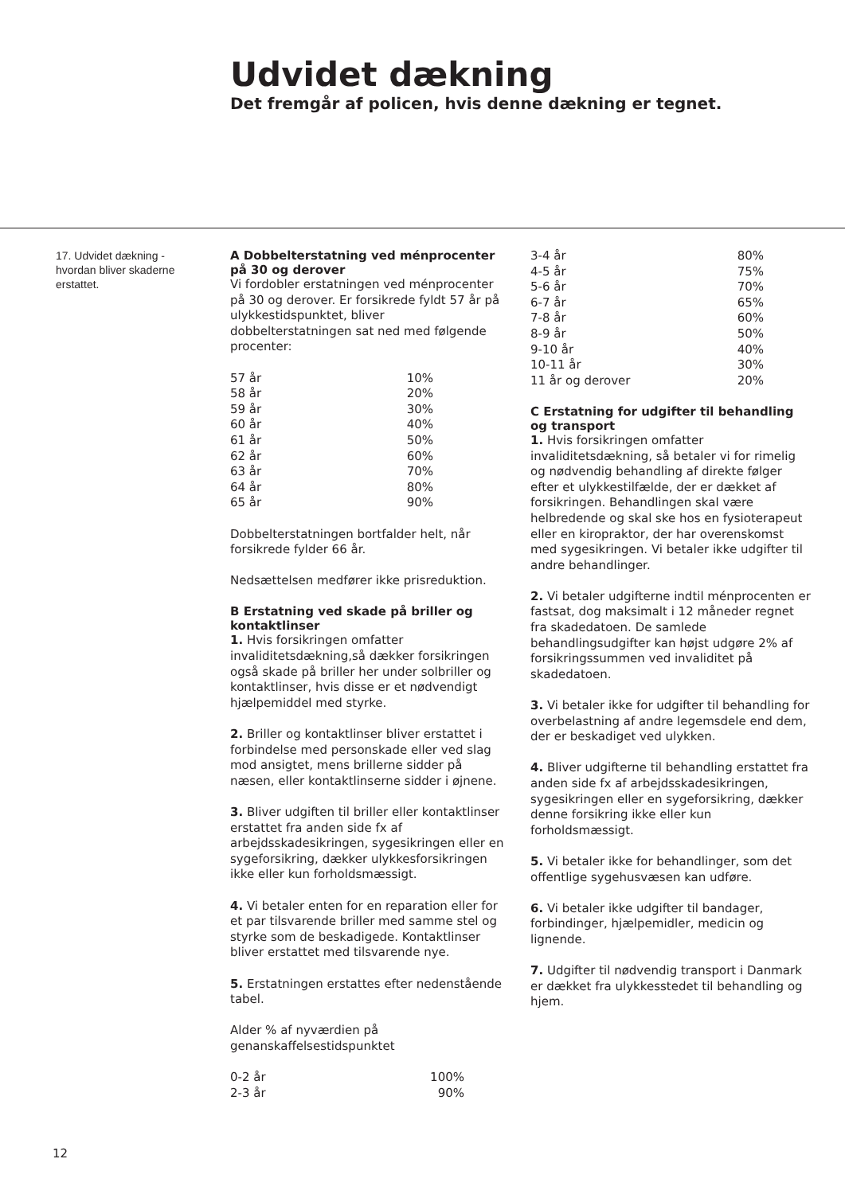Udvidet dækning
Det fremgår af policen, hvis denne dækning er tegnet.
17. Udvidet dækning - hvordan bliver skaderne erstattet.
A Dobbelterstatning ved ménprocenter på 30 og derover
Vi fordobler erstatningen ved ménprocenter på 30 og derover. Er forsikrede fyldt 57 år på ulykkestidspunktet, bliver dobbelterstatningen sat ned med følgende procenter:
| 57 år | 10% |
| 58 år | 20% |
| 59 år | 30% |
| 60 år | 40% |
| 61 år | 50% |
| 62 år | 60% |
| 63 år | 70% |
| 64 år | 80% |
| 65 år | 90% |
Dobbelterstatningen bortfalder helt, når forsikrede fylder 66 år.
Nedsættelsen medfører ikke prisreduktion.
B Erstatning ved skade på briller og kontaktlinser
1. Hvis forsikringen omfatter invaliditetsdækning,så dækker forsikringen også skade på briller her under solbriller og kontaktlinser, hvis disse er et nødvendigt hjælpemiddel med styrke.
2. Briller og kontaktlinser bliver erstattet i forbindelse med personskade eller ved slag mod ansigtet, mens brillerne sidder på næsen, eller kontaktlinserne sidder i øjnene.
3. Bliver udgiften til briller eller kontaktlinser erstattet fra anden side fx af arbejdsskadesikringen, sygesikringen eller en sygeforsikring, dækker ulykkesforsikringen ikke eller kun forholdsmæssigt.
4. Vi betaler enten for en reparation eller for et par tilsvarende briller med samme stel og styrke som de beskadigede. Kontaktlinser bliver erstattet med tilsvarende nye.
5. Erstatningen erstattes efter nedenstående tabel.
Alder % af nyværdien på genanskaffelsestidspunktet
| 0-2 år | 100% |
| 2-3 år | 90% |
| 3-4 år | 80% |
| 4-5 år | 75% |
| 5-6 år | 70% |
| 6-7 år | 65% |
| 7-8 år | 60% |
| 8-9 år | 50% |
| 9-10 år | 40% |
| 10-11 år | 30% |
| 11 år og derover | 20% |
C Erstatning for udgifter til behandling og transport
1. Hvis forsikringen omfatter invaliditetsdækning, så betaler vi for rimelig og nødvendig behandling af direkte følger efter et ulykkestilfælde, der er dækket af forsikringen. Behandlingen skal være helbredende og skal ske hos en fysioterapeut eller en kiropraktor, der har overenskomst med sygesikringen. Vi betaler ikke udgifter til andre behandlinger.
2. Vi betaler udgifterne indtil ménprocenten er fastsat, dog maksimalt i 12 måneder regnet fra skadedatoen. De samlede behandlingsudgifter kan højst udgøre 2% af forsikringssummen ved invaliditet på skadedatoen.
3. Vi betaler ikke for udgifter til behandling for overbelastning af andre legemsdele end dem, der er beskadiget ved ulykken.
4. Bliver udgifterne til behandling erstattet fra anden side fx af arbejdsskadesikringen, sygesikringen eller en sygeforsikring, dækker denne forsikring ikke eller kun forholdsmæssigt.
5. Vi betaler ikke for behandlinger, som det offentlige sygehusvæsen kan udføre.
6. Vi betaler ikke udgifter til bandager, forbindinger, hjælpemidler, medicin og lignende.
7. Udgifter til nødvendig transport i Danmark er dækket fra ulykkesstedet til behandling og hjem.
12